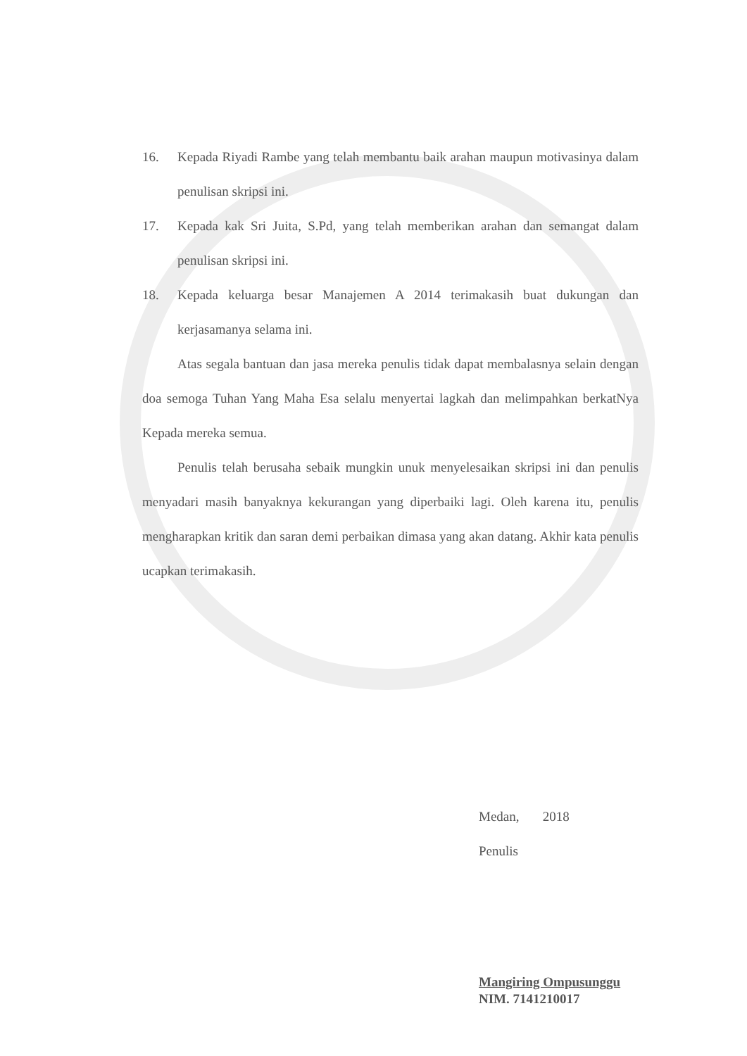16. Kepada Riyadi Rambe yang telah membantu baik arahan maupun motivasinya dalam penulisan skripsi ini.
17. Kepada kak Sri Juita, S.Pd, yang telah memberikan arahan dan semangat dalam penulisan skripsi ini.
18. Kepada keluarga besar Manajemen A 2014 terimakasih buat dukungan dan kerjasamanya selama ini.
Atas segala bantuan dan jasa mereka penulis tidak dapat membalasnya selain dengan doa semoga Tuhan Yang Maha Esa selalu menyertai lagkah dan melimpahkan berkatNya Kepada mereka semua.
Penulis telah berusaha sebaik mungkin unuk menyelesaikan skripsi ini dan penulis menyadari masih banyaknya kekurangan yang diperbaiki lagi. Oleh karena itu, penulis mengharapkan kritik dan saran demi perbaikan dimasa yang akan datang. Akhir kata penulis ucapkan terimakasih.
Medan, 2018
Penulis
Mangiring Ompusunggu
NIM. 7141210017